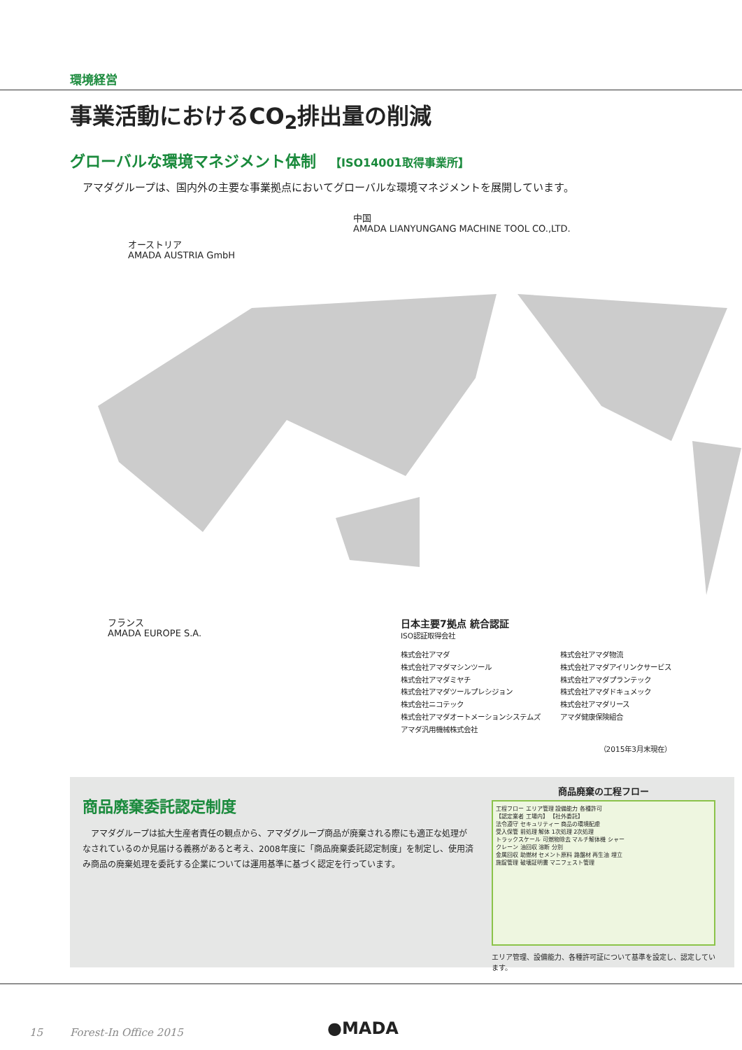環境経営
事業活動におけるCO<sub>2</sub>排出量の削減
グローバルな環境マネジメント体制 【ISO14001取得事業所】
アマダグループは、国内外の主要な事業拠点においてグローバルな環境マネジメントを展開しています。
中国
AMADA LIANYUNGANG MACHINE TOOL CO.,LTD.
オーストリア
AMADA AUSTRIA GmbH
フランス
AMADA EUROPE S.A.
日本主要7拠点 統合認証
ISO認証取得会社
株式会社アマダ
株式会社アマダマシンツール
株式会社アマダミヤチ
株式会社アマダツールプレシジョン
株式会社ニコテック
株式会社アマダオートメーションシステムズ
アマダ汎用機械株式会社
株式会社アマダ物流
株式会社アマダアイリンクサービス
株式会社アマダプランテック
株式会社アマダドキュメック
株式会社アマダリース
アマダ健康保険組合
（2015年3月末現在）
商品廃棄委託認定制度
　アマダグループは拡大生産者責任の観点から、アマダグループ商品が廃棄される際にも適正な処理がなされているのか見届ける義務があると考え、2008年度に「商品廃棄委託認定制度」を制定し、使用済み商品の廃棄処理を委託する企業については運用基準に基づく認定を行っています。
商品廃棄の工程フロー
工程フロー エリア管理 設備能力 各種許可
【認定業者 工場内】 【社外委託】
法令遵守 セキュリティー 商品の環境配慮
受入保管 前処理 解体 1次処理 2次処理
トラックスケール 可燃物除去 マルチ解体機 シャー
クレーン 油回収 溶断 分別
金属回収 助燃材 セメント原料 路盤材 再生油 埋立
施錠管理 破壊証明書 マニフェスト管理
エリア管理、設備能力、各種許可証について基準を設定し、認定しています。
15 Forest-In Office 2015 ●MADA